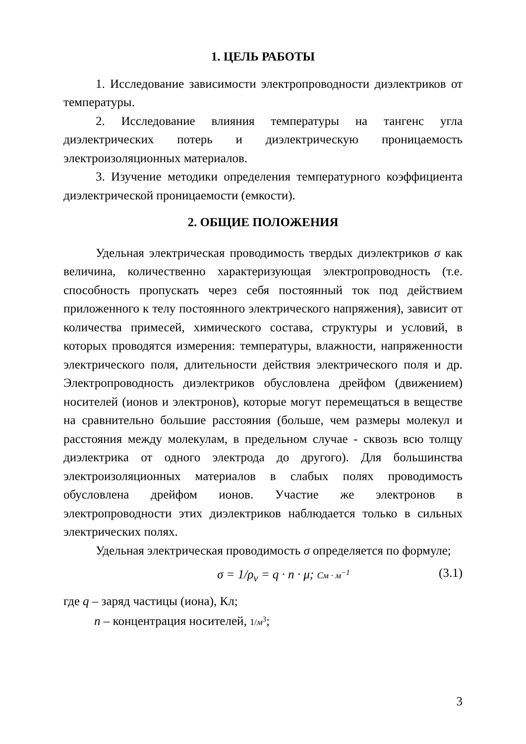1. ЦЕЛЬ РАБОТЫ
1. Исследование зависимости электропроводности диэлектриков от температуры.
2. Исследование влияния температуры на тангенс угла диэлектрических потерь и диэлектрическую проницаемость электроизоляционных материалов.
3. Изучение методики определения температурного коэффициента диэлектрической проницаемости (емкости).
2. ОБЩИЕ ПОЛОЖЕНИЯ
Удельная электрическая проводимость твердых диэлектриков σ как величина, количественно характеризующая электропроводность (т.е. способность пропускать через себя постоянный ток под действием приложенного к телу постоянного электрического напряжения), зависит от количества примесей, химического состава, структуры и условий, в которых проводятся измерения: температуры, влажности, напряженности электрического поля, длительности действия электрического поля и др. Электропроводность диэлектриков обусловлена дрейфом (движением) носителей (ионов и электронов), которые могут перемещаться в веществе на сравнительно большие расстояния (больше, чем размеры молекул и расстояния между молекулам, в предельном случае - сквозь всю толщу диэлектрика от одного электрода до другого). Для большинства электроизоляционных материалов в слабых полях проводимость обусловлена дрейфом ионов. Участие же электронов в электропроводности этих диэлектриков наблюдается только в сильных электрических полях.
Удельная электрическая проводимость σ определяется по формуле;
σ = 1/ρ<sub>v</sub> = q · n · μ; См · м<sup>−1</sup> (3.1)
где q – заряд частицы (иона), Кл;
n – концентрация носителей, 1/м<sup>3</sup>;
3